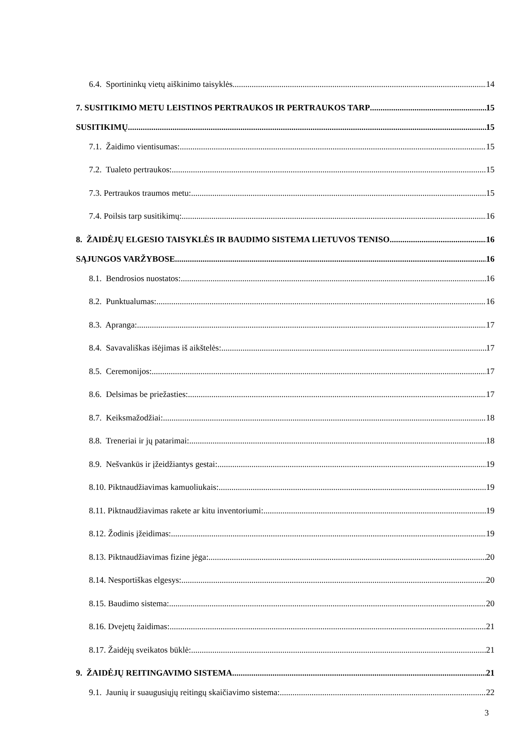6.4. Sportininkų vietų aiškinimo taisyklės 14
7. SUSITIKIMO METU LEISTINOS PERTRAUKOS IR PERTRAUKOS TARP 15
SUSITIKIMŲ 15
7.1. Žaidimo vientisumas: 15
7.2. Tualeto pertraukos: 15
7.3. Pertraukos traumos metu: 15
7.4. Poilsis tarp susitikimų: 16
8. ŽAIDĖJŲ ELGESIO TAISYKLĖS IR BAUDIMO SISTEMA LIETUVOS TENISO 16
SĄJUNGOS VARŽYBOSE 16
8.1. Bendrosios nuostatos: 16
8.2. Punktualumas: 16
8.3. Apranga: 17
8.4. Savavališkas išėjimas iš aikštelės: 17
8.5. Ceremonijos: 17
8.6. Delsimas be priežasties: 17
8.7. Keiksmažodžiai: 18
8.8. Treneriai ir jų patarimai: 18
8.9. Nešvankūs ir įžeidžiantys gestai: 19
8.10. Piktnaudžiavimas kamuoliukais: 19
8.11. Piktnaudžiavimas rakete ar kitu inventoriumi: 19
8.12. Žodinis įžeidimas: 19
8.13. Piktnaudžiavimas fizine jėga: 20
8.14. Nesportiškas elgesys: 20
8.15. Baudimo sistema: 20
8.16. Dvejetų žaidimas: 21
8.17. Žaidėjų sveikatos būklė: 21
9. ŽAIDĖJŲ REITINGAVIMO SISTEMA 21
9.1. Jaunių ir suaugusiųjų reitingų skaičiavimo sistema: 22
3